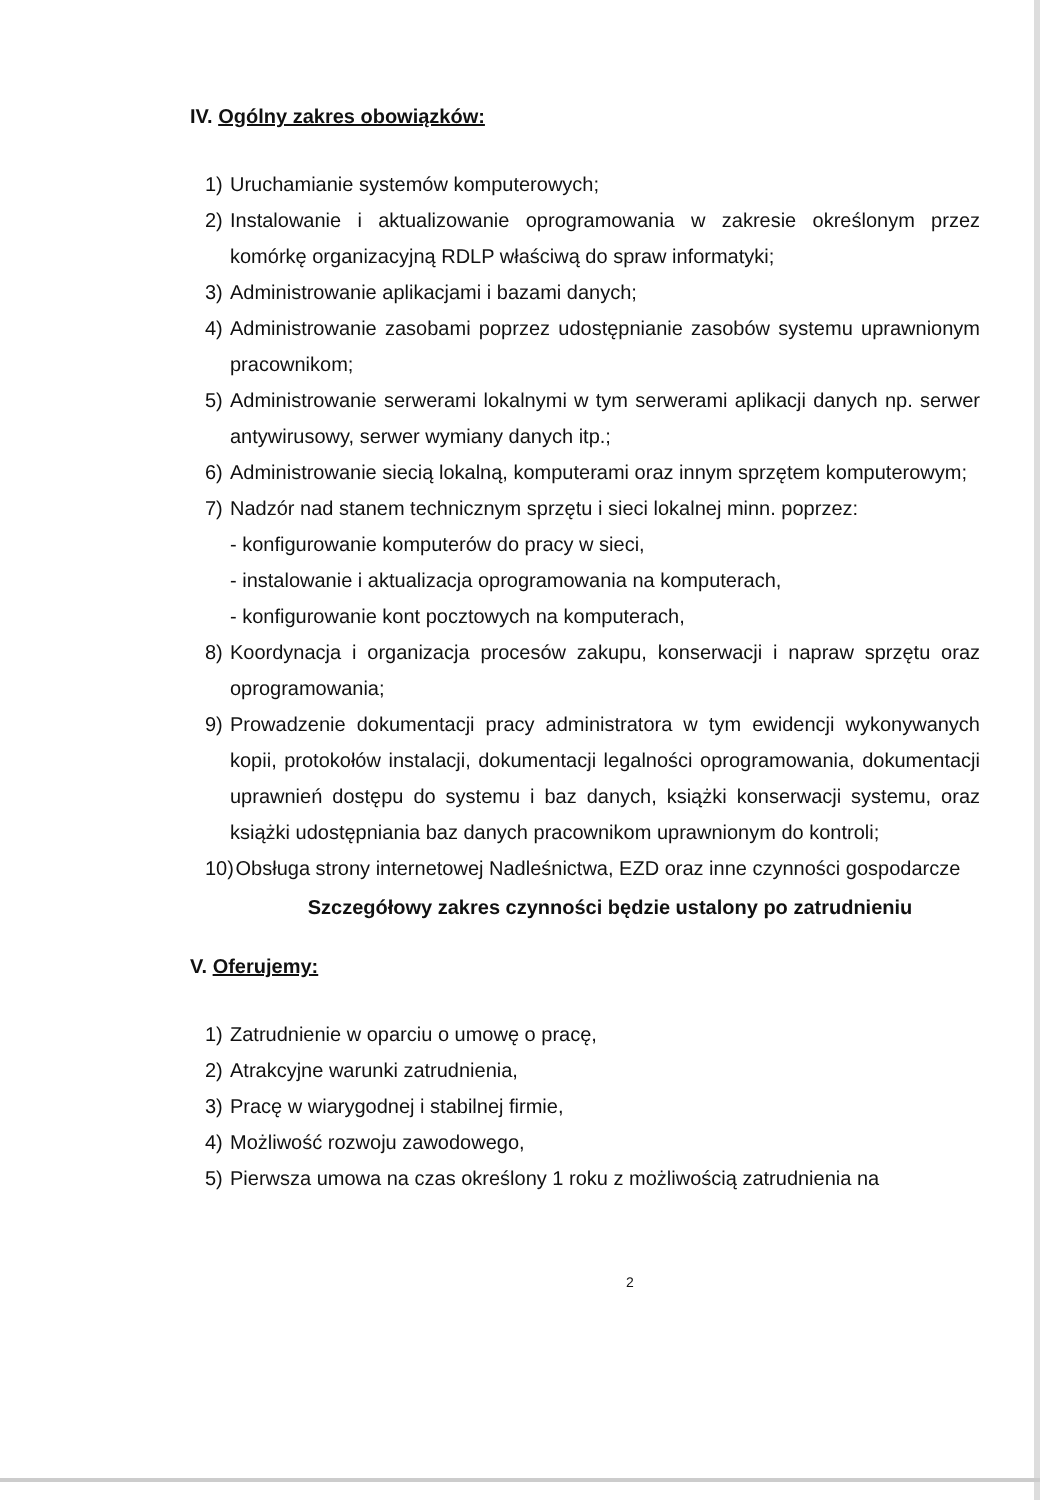IV. Ogólny zakres obowiązków:
1) Uruchamianie systemów komputerowych;
2) Instalowanie i aktualizowanie oprogramowania w zakresie określonym przez komórkę organizacyjną RDLP właściwą do spraw informatyki;
3) Administrowanie aplikacjami i bazami danych;
4) Administrowanie zasobami poprzez udostępnianie zasobów systemu uprawnionym pracownikom;
5) Administrowanie serwerami lokalnymi w tym serwerami aplikacji danych np. serwer antywirusowy, serwer wymiany danych itp.;
6) Administrowanie siecią lokalną, komputerami oraz innym sprzętem komputerowym;
7) Nadzór nad stanem technicznym sprzętu i sieci lokalnej minn. poprzez:
- konfigurowanie komputerów do pracy w sieci,
- instalowanie i aktualizacja oprogramowania na komputerach,
- konfigurowanie kont pocztowych na komputerach,
8) Koordynacja i organizacja procesów zakupu, konserwacji i napraw sprzętu oraz oprogramowania;
9) Prowadzenie dokumentacji pracy administratora w tym ewidencji wykonywanych kopii, protokołów instalacji, dokumentacji legalności oprogramowania, dokumentacji uprawnień dostępu do systemu i baz danych, książki konserwacji systemu, oraz książki udostępniania baz danych pracownikom uprawnionym do kontroli;
10) Obsługa strony internetowej Nadleśnictwa, EZD oraz inne czynności gospodarcze
Szczegółowy zakres czynności będzie ustalony po zatrudnieniu
V. Oferujemy:
1) Zatrudnienie w oparciu o umowę o pracę,
2) Atrakcyjne warunki zatrudnienia,
3) Pracę w wiarygodnej i stabilnej firmie,
4) Możliwość rozwoju zawodowego,
5) Pierwsza umowa na czas określony 1 roku z możliwością zatrudnienia na
2